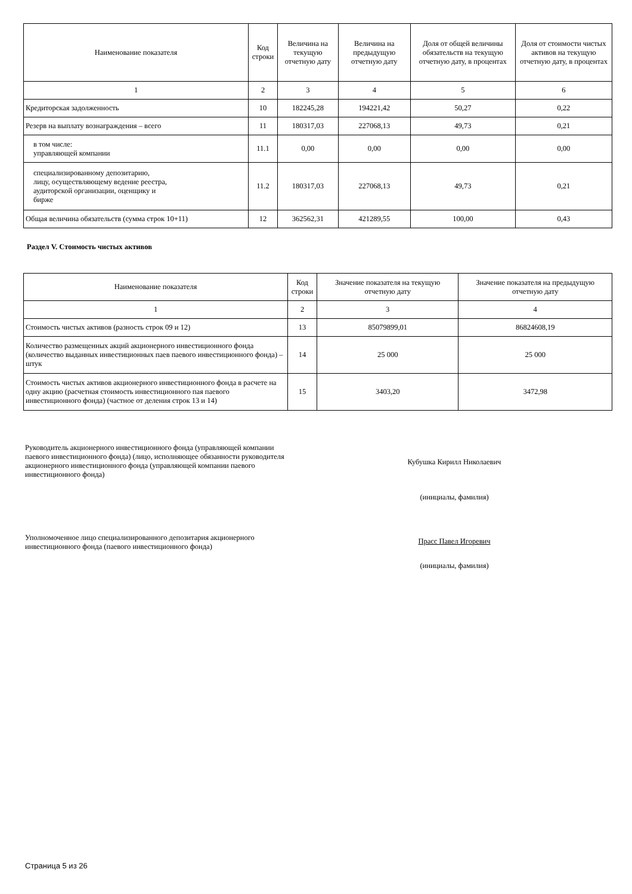| Наименование показателя | Код строки | Величина на текущую отчетную дату | Величина на предыдущую отчетную дату | Доля от общей величины обязательств на текущую отчетную дату, в процентах | Доля от стоимости чистых активов на текущую отчетную дату, в процентах |
| --- | --- | --- | --- | --- | --- |
| 1 | 2 | 3 | 4 | 5 | 6 |
| Кредиторская задолженность | 10 | 182245,28 | 194221,42 | 50,27 | 0,22 |
| Резерв на выплату вознаграждения – всего | 11 | 180317,03 | 227068,13 | 49,73 | 0,21 |
| в том числе: управляющей компании | 11.1 | 0,00 | 0,00 | 0,00 | 0,00 |
| специализированному депозитарию, лицу, осуществляющему ведение реестра, аудиторской организации, оценщику и бирже | 11.2 | 180317,03 | 227068,13 | 49,73 | 0,21 |
| Общая величина обязательств (сумма строк 10+11) | 12 | 362562,31 | 421289,55 | 100,00 | 0,43 |
Раздел V. Стоимость чистых активов
| Наименование показателя | Код строки | Значение показателя на текущую отчетную дату | Значение показателя на предыдущую отчетную дату |
| --- | --- | --- | --- |
| 1 | 2 | 3 | 4 |
| Стоимость чистых активов (разность строк 09 и 12) | 13 | 85079899,01 | 86824608,19 |
| Количество размещенных акций акционерного инвестиционного фонда (количество выданных инвестиционных паев паевого инвестиционного фонда) – штук | 14 | 25 000 | 25 000 |
| Стоимость чистых активов акционерного инвестиционного фонда в расчете на одну акцию (расчетная стоимость инвестиционного пая паевого инвестиционного фонда) (частное от деления строк 13 и 14) | 15 | 3403,20 | 3472,98 |
Руководитель акционерного инвестиционного фонда (управляющей компании паевого инвестиционного фонда) (лицо, исполняющее обязанности руководителя акционерного инвестиционного фонда (управляющей компании паевого инвестиционного фонда)
Кубушка Кирилл Николаевич
(инициалы, фамилия)
Уполномоченное лицо специализированного депозитария акционерного инвестиционного фонда (паевого инвестиционного фонда)
Прасс Павел Игоревич
(инициалы, фамилия)
Страница 5 из 26